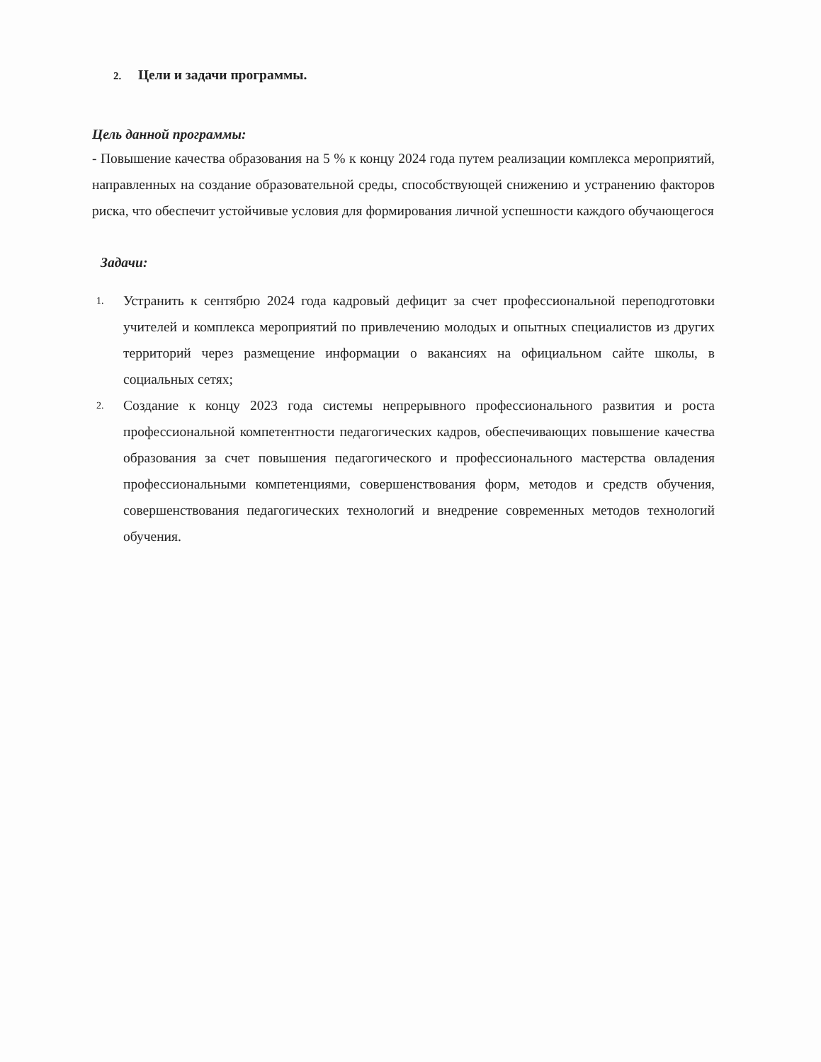2. Цели и задачи программы.
Цель данной программы:
- Повышение качества образования на 5 % к концу 2024 года путем реализации комплекса мероприятий, направленных на создание образовательной среды, способствующей снижению и устранению факторов риска, что обеспечит устойчивые условия для формирования личной успешности каждого обучающегося
Задачи:
1. Устранить к сентябрю 2024 года кадровый дефицит за счет профессиональной переподготовки учителей и комплекса мероприятий по привлечению молодых и опытных специалистов из других территорий через размещение информации о вакансиях на официальном сайте школы, в социальных сетях;
2. Создание к концу 2023 года системы непрерывного профессионального развития и роста профессиональной компетентности педагогических кадров, обеспечивающих повышение качества образования за счет повышения педагогического и профессионального мастерства овладения профессиональными компетенциями, совершенствования форм, методов и средств обучения, совершенствования педагогических технологий и внедрение современных методов технологий обучения.